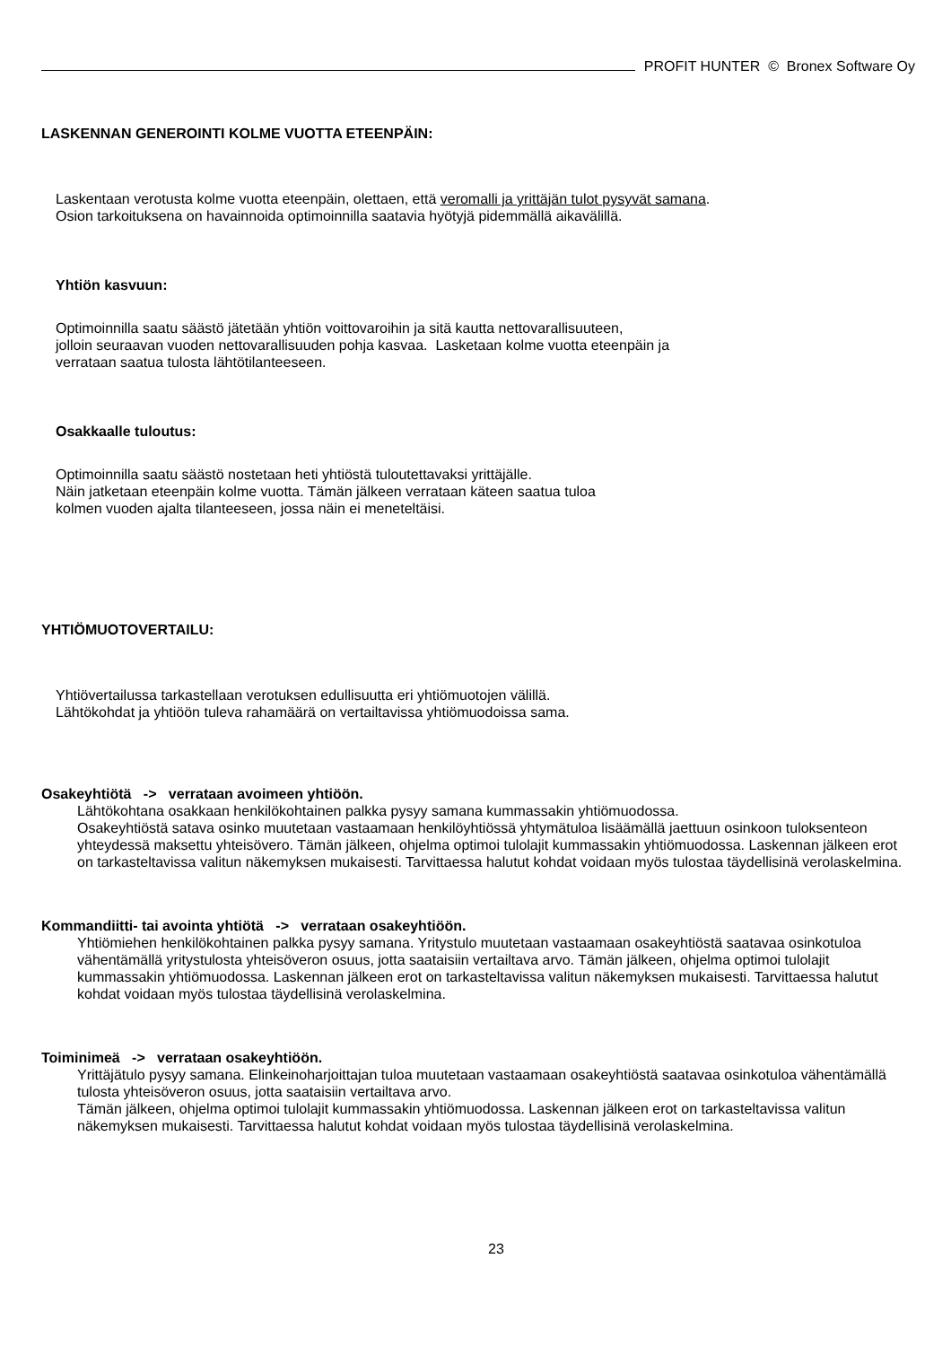PROFIT HUNTER © Bronex Software Oy
LASKENNAN GENEROINTI KOLME VUOTTA ETEENPÄIN:
Laskentaan verotusta kolme vuotta eteenpäin, olettaen, että veromalli ja yrittäjän tulot pysyvät samana.
Osion tarkoituksena on havainnoida optimoinnilla saatavia hyötyjä pidemmällä aikavälillä.
Yhtiön kasvuun:
Optimoinnilla saatu säästö jätetään yhtiön voittovaroihin ja sitä kautta nettovarallisuuteen,
jolloin seuraavan vuoden nettovarallisuuden pohja kasvaa. Lasketaan kolme vuotta eteenpäin ja
verrataan saatua tulosta lähtötilanteeseen.
Osakkaalle tuloutus:
Optimoinnilla saatu säästö nostetaan heti yhtiöstä tuloutettavaksi yrittäjälle.
Näin jatketaan eteenpäin kolme vuotta. Tämän jälkeen verrataan käteen saatua tuloa
kolmen vuoden ajalta tilanteeseen, jossa näin ei meneteltäisi.
YHTIÖMUOTOVERTAILU:
Yhtiövertailussa tarkastellaan verotuksen edullisuutta eri yhtiömuotojen välillä.
Lähtökohdat ja yhtiöön tuleva rahamäärä on vertailtavissa yhtiömuodoissa sama.
Osakeyhtiötä -> verrataan avoimeen yhtiöön.
Lähtökohtana osakkaan henkilökohtainen palkka pysyy samana kummassakin yhtiömuodossa.
Osakeyhtiöstä satava osinko muutetaan vastaamaan henkilöyhtiössä yhtymätuloa lisäämällä jaettuun osinkoon tuloksenteon yhteydessä maksettu yhteisövero. Tämän jälkeen, ohjelma optimoi tulolajit kummassakin yhtiömuodossa. Laskennan jälkeen erot on tarkasteltavissa valitun näkemyksen mukaisesti. Tarvittaessa halutut kohdat voidaan myös tulostaa täydellisinä verolaskelmina.
Kommandiitti- tai avointa yhtiötä -> verrataan osakeyhtiöön.
Yhtiömiehen henkilökohtainen palkka pysyy samana. Yritystulo muutetaan vastaamaan osakeyhtiöstä saatavaa osinkotuloa vähentämällä yritystulosta yhteisöveron osuus, jotta saataisiin vertailtava arvo. Tämän jälkeen, ohjelma optimoi tulolajit kummassakin yhtiömuodossa. Laskennan jälkeen erot on tarkasteltavissa valitun näkemyksen mukaisesti. Tarvittaessa halutut kohdat voidaan myös tulostaa täydellisinä verolaskelmina.
Toiminimeä -> verrataan osakeyhtiöön.
Yrittäjätulo pysyy samana. Elinkeinoharjoittajan tuloa muutetaan vastaamaan osakeyhtiöstä saatavaa osinkotuloa vähentämällä tulosta yhteisöveron osuus, jotta saataisiin vertailtava arvo.
Tämän jälkeen, ohjelma optimoi tulolajit kummassakin yhtiömuodossa. Laskennan jälkeen erot on tarkasteltavissa valitun näkemyksen mukaisesti. Tarvittaessa halutut kohdat voidaan myös tulostaa täydellisinä verolaskelmina.
23